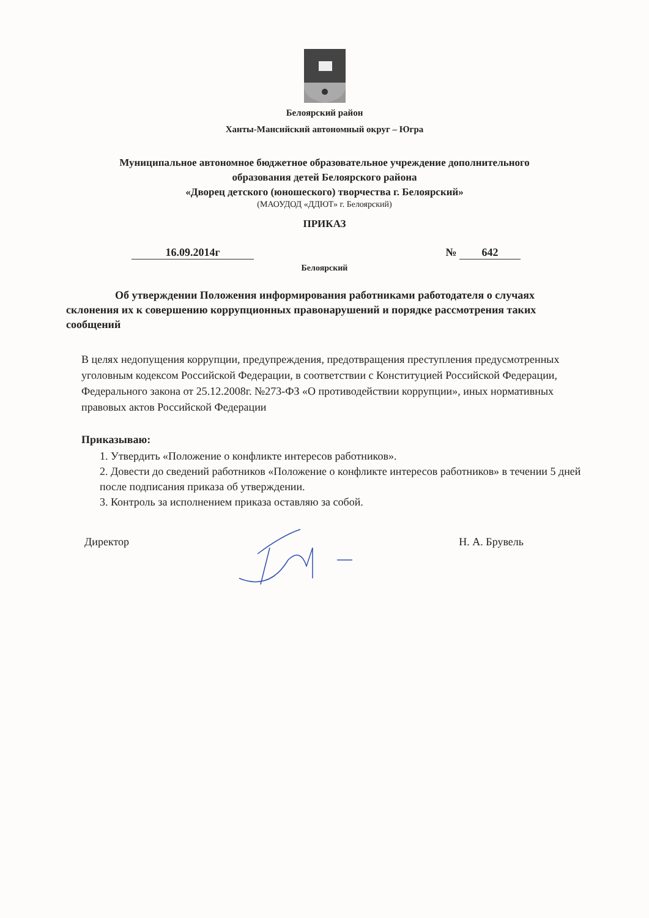Белоярский район
Ханты-Мансийский автономный округ – Югра
Муниципальное автономное бюджетное образовательное учреждение дополнительного
образования детей Белоярского района
«Дворец детского (юношеского) творчества г. Белоярский»
(МАОУДОД «ДДЮТ» г. Белоярский)
ПРИКАЗ
16.09.2014г № 642
Белоярский
Об утверждении Положения информирования работниками работодателя о случаях склонения их к совершению коррупционных правонарушений и порядке рассмотрения таких сообщений
В целях недопущения коррупции, предупреждения, предотвращения преступления предусмотренных уголовным кодексом Российской Федерации, в соответствии с Конституцией Российской Федерации, Федерального закона от 25.12.2008г. №273-ФЗ «О противодействии коррупции», иных нормативных правовых актов Российской Федерации
Приказываю:
1. Утвердить «Положение о конфликте интересов работников».
2. Довести до сведений работников «Положение о конфликте интересов работников» в течении 5 дней после подписания приказа об утверждении.
3. Контроль за исполнением приказа оставляю за собой.
Директор Н. А. Брувель